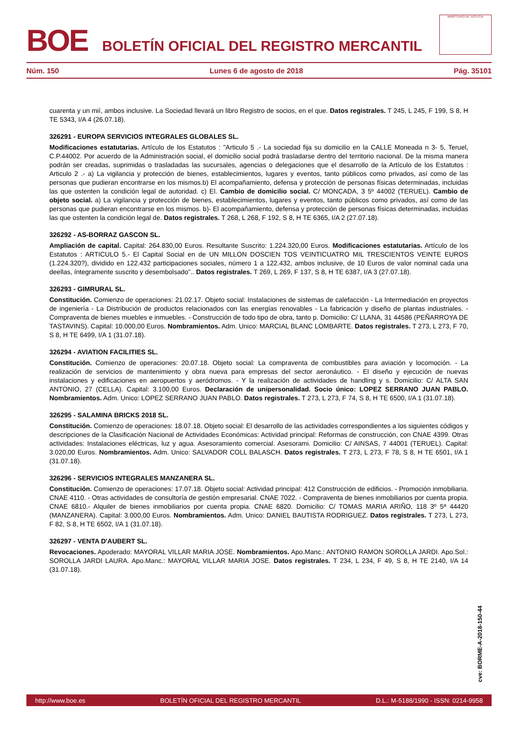BOE
BOLETÍN OFICIAL DEL REGISTRO MERCANTIL
MINISTERIO DE JUSTICIA
Núm. 150 Lunes 6 de agosto de 2018 Pág. 35101
cuarenta y un mií, ambos inclusive. La Sociedad llevará un libro Registro de socios, en el que. Datos registrales. T 245, L 245, F 199, S 8, H TE 5343, I/A 4 (26.07.18).
326291 - EUROPA SERVICIOS INTEGRALES GLOBALES SL.
Modificaciones estatutarias. Artículo de los Estatutos : "Articulo 5 .- La sociedad fija su domicilio en la CALLE Moneada n 3- 5, Teruel, C.P.44002. Por acuerdo de la Administración social, el domicilio social podrá trasladarse dentro del territorio nacional. De la misma manera podrán ser creadas, suprimidas o trasladadas las sucursales, agencias o delegaciones que el desarrollo de la Artículo de los Estatutos : Articulo 2 .- a) La vigilancia y protección de bienes, establecimientos, lugares y eventos, tanto públicos como privados, así como de las personas que pudieran encontrarse en los mismos.b) El acompañamiento, defensa y protección de personas físicas determinadas, incluidas las que ostenten la condición legal de autoridad. c) El. Cambio de domicilio social. C/ MONCADA, 3 5º 44002 (TERUEL). Cambio de objeto social. a) La vigilancia y protección de bienes, establecimientos, lugares y eventos, tanto públicos como privados, así como de las personas que pudieran encontrarse en los mismos. b)- El acompañamiento, defensa y protección de personas físicas determinadas, incluidas las que ostenten la condición legal de. Datos registrales. T 268, L 268, F 192, S 8, H TE 6365, I/A 2 (27.07.18).
326292 - AS-BORRAZ GASCON SL.
Ampliación de capital. Capital: 264.830,00 Euros. Resultante Suscrito: 1.224.320,00 Euros. Modificaciones estatutarias. Artículo de los Estatutos : ARTICULO 5.- El Capital Social en de UN MILLON DOSCIEN TOS VEINTICUATRO MIL TRESCIENTOS VEINTE EUROS (1.224.320?), dividido en 122.432 participaciones sociales, número 1 a 122.432, ambos inclusive, de 10 Euros de valor nominal cada una deellas, íntegramente suscrito y desembolsado".. Datos registrales. T 269, L 269, F 137, S 8, H TE 6387, I/A 3 (27.07.18).
326293 - GIMRURAL SL.
Constitución. Comienzo de operaciones: 21.02.17. Objeto social: Instalaciones de sistemas de calefacción - La Intermediación en proyectos de ingeniería - La Distribución de productos relacionados con las energías renovables - La fabricación y diseño de plantas industriales. - Compraventa de bienes muebles e inmuebles. - Construcción de todo tipo de obra, tanto p. Domicilio: C/ LLANA, 31 44586 (PEÑARROYA DE TASTAVINS). Capital: 10.000,00 Euros. Nombramientos. Adm. Unico: MARCIAL BLANC LOMBARTE. Datos registrales. T 273, L 273, F 70, S 8, H TE 6499, I/A 1 (31.07.18).
326294 - AVIATION FACILITIES SL.
Constitución. Comienzo de operaciones: 20.07.18. Objeto social: La compraventa de combustibles para aviación y locomoción. - La realización de servicios de mantenimiento y obra nueva para empresas del sector aeronáutico. - El diseño y ejecución de nuevas instalaciones y edificaciones en aeropuertos y aeródromos. - Y la realización de actividades de handling y s. Domicilio: C/ ALTA SAN ANTONIO, 27 (CELLA). Capital: 3.100,00 Euros. Declaración de unipersonalidad. Socio único: LOPEZ SERRANO JUAN PABLO. Nombramientos. Adm. Unico: LOPEZ SERRANO JUAN PABLO. Datos registrales. T 273, L 273, F 74, S 8, H TE 6500, I/A 1 (31.07.18).
326295 - SALAMINA BRICKS 2018 SL.
Constitución. Comienzo de operaciones: 18.07.18. Objeto social: El desarrollo de las actividades correspondientes a los siguientes códigos y descripciones de la Clasificación Nacional de Actividades Económicas: Actividad principal: Reformas de construcción, con CNAE 4399. Otras actividades: Instalaciones eléctricas, luz y agua. Asesoramiento comercial. Asesorami. Domicilio: C/ AINSAS, 7 44001 (TERUEL). Capital: 3.020,00 Euros. Nombramientos. Adm. Unico: SALVADOR COLL BALASCH. Datos registrales. T 273, L 273, F 78, S 8, H TE 6501, I/A 1 (31.07.18).
326296 - SERVICIOS INTEGRALES MANZANERA SL.
Constitución. Comienzo de operaciones: 17.07.18. Objeto social: Actividad principal: 412 Construcción de edificios. - Promoción inmobiliaria. CNAE 4110. - Otras actividades de consultoría de gestión empresarial. CNAE 7022. - Compraventa de bienes inmobiliarios por cuenta propia. CNAE 6810.- Alquiler de bienes inmobiliarios por cuenta propia. CNAE 6820. Domicilio: C/ TOMAS MARIA ARIÑO, 118 3º 5ª 44420 (MANZANERA). Capital: 3.000,00 Euros. Nombramientos. Adm. Unico: DANIEL BAUTISTA RODRIGUEZ. Datos registrales. T 273, L 273, F 82, S 8, H TE 6502, I/A 1 (31.07.18).
326297 - VENTA D'AUBERT SL.
Revocaciones. Apoderado: MAYORAL VILLAR MARIA JOSE. Nombramientos. Apo.Manc.: ANTONIO RAMON SOROLLA JARDI. Apo.Sol.: SOROLLA JARDI LAURA. Apo.Manc.: MAYORAL VILLAR MARIA JOSE. Datos registrales. T 234, L 234, F 49, S 8, H TE 2140, I/A 14 (31.07.18).
cve: BORME-A-2018-150-44
http://www.boe.es BOLETÍN OFICIAL DEL REGISTRO MERCANTIL D.L.: M-5188/1990 - ISSN: 0214-9958